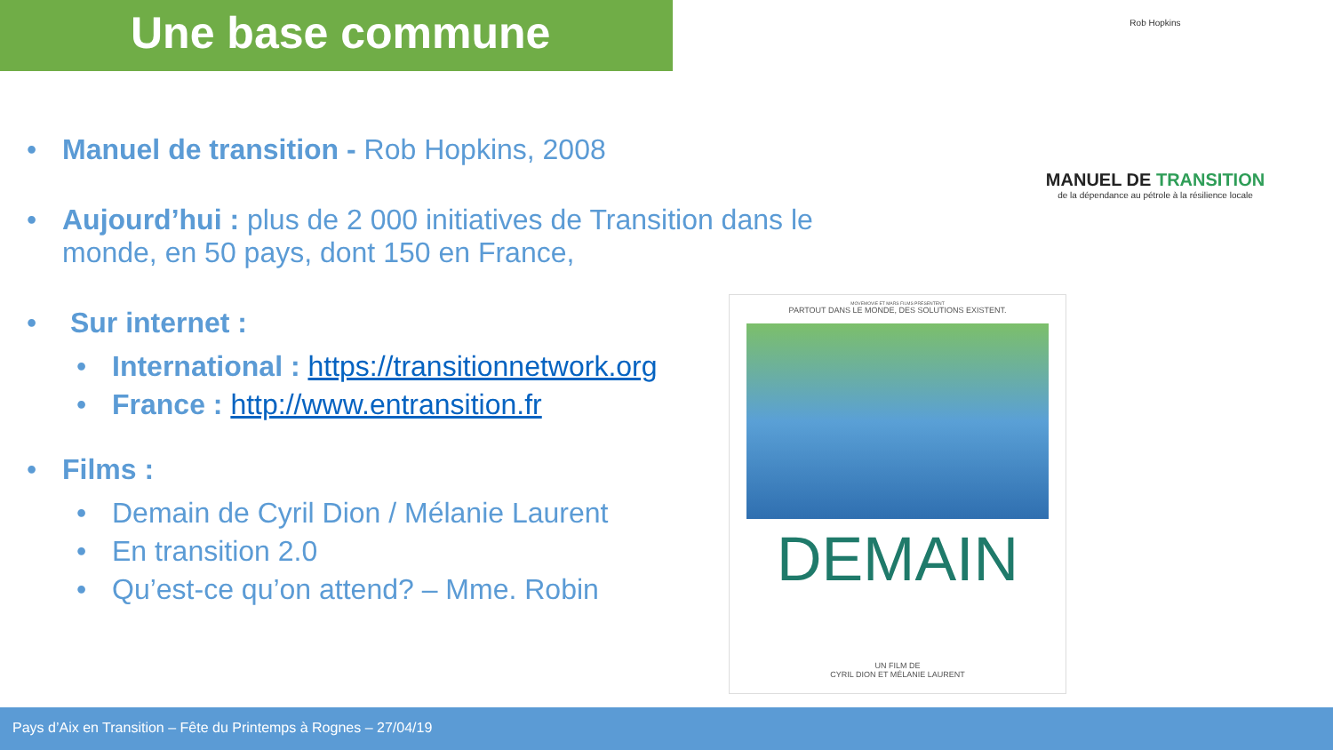Une base commune
• Manuel de transition - Rob Hopkins, 2008
• Aujourd’hui : plus de 2 000 initiatives de Transition dans le monde, en 50 pays, dont 150 en France,
• Sur internet :
• International : https://transitionnetwork.org
• France : http://www.entransition.fr
• Films :
• Demain de Cyril Dion / Mélanie Laurent
• En transition 2.0
• Qu’est-ce qu’on attend? – Mme. Robin
Rob Hopkins
MANUEL DE TRANSITION
de la dépendance au pétrole à la résilience locale
MOVEMOVIE ET MARS FILMS PRÉSENTENT
PARTOUT DANS LE MONDE, DES SOLUTIONS EXISTENT.
DEMAIN
UN FILM DE
CYRIL DION ET MÉLANIE LAURENT
Pays d’Aix en Transition – Fête du Printemps à Rognes – 27/04/19